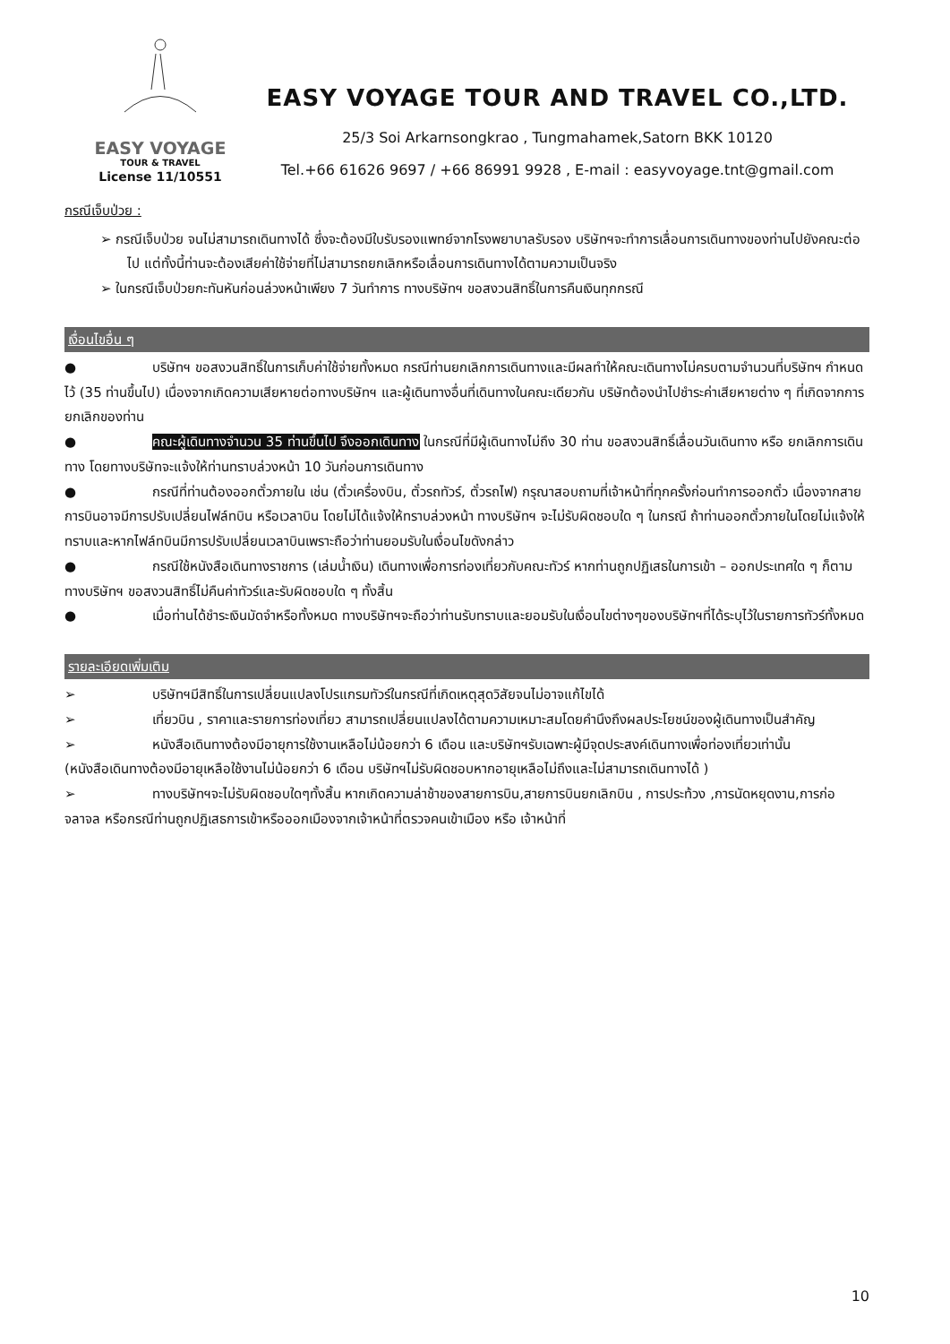EASY VOYAGE
TOUR & TRAVEL
License 11/10551
EASY VOYAGE TOUR AND TRAVEL CO.,LTD.
25/3 Soi Arkarnsongkrao , Tungmahamek,Satorn BKK 10120
Tel.+66 61626 9697 / +66 86991 9928 , E-mail : easyvoyage.tnt@gmail.com
กรณีเจ็บป่วย :
➢ กรณีเจ็บป่วย จนไม่สามารถเดินทางได้ ซึ่งจะต้องมีใบรับรองแพทย์จากโรงพยาบาลรับรอง บริษัทฯจะทำการเลื่อนการเดินทางของท่านไปยังคณะต่อไป แต่ทั้งนี้ท่านจะต้องเสียค่าใช้จ่ายที่ไม่สามารถยกเลิกหรือเลื่อนการเดินทางได้ตามความเป็นจริง
➢ ในกรณีเจ็บป่วยกะทันหันก่อนล่วงหน้าเพียง 7 วันทำการ ทางบริษัทฯ ขอสงวนสิทธิ์ในการคืนเงินทุกกรณี
เงื่อนไขอื่น ๆ
● บริษัทฯ ขอสงวนสิทธิ์ในการเก็บค่าใช้จ่ายทั้งหมด กรณีท่านยกเลิกการเดินทางและมีผลทำให้คณะเดินทางไม่ครบตามจำนวนที่บริษัทฯ กำหนดไว้ (35 ท่านขึ้นไป) เนื่องจากเกิดความเสียหายต่อทางบริษัทฯ และผู้เดินทางอื่นที่เดินทางในคณะเดียวกัน บริษัทต้องนำไปชำระค่าเสียหายต่าง ๆ ที่เกิดจากการยกเลิกของท่าน
● คณะผู้เดินทางจำนวน 35 ท่านขึ้นไป จึงออกเดินทาง ในกรณีที่มีผู้เดินทางไม่ถึง 30 ท่าน ขอสงวนสิทธิ์เลื่อนวันเดินทาง หรือ ยกเลิกการเดินทาง โดยทางบริษัทจะแจ้งให้ท่านทราบล่วงหน้า 10 วันก่อนการเดินทาง
● กรณีที่ท่านต้องออกตั๋วภายใน เช่น (ตั๋วเครื่องบิน, ตั๋วรถทัวร์, ตั๋วรถไฟ) กรุณาสอบถามที่เจ้าหน้าที่ทุกครั้งก่อนทำการออกตั๋ว เนื่องจากสายการบินอาจมีการปรับเปลี่ยนไฟล์ทบิน หรือเวลาบิน โดยไม่ได้แจ้งให้ทราบล่วงหน้า ทางบริษัทฯ จะไม่รับผิดชอบใด ๆ ในกรณี ถ้าท่านออกตั๋วภายในโดยไม่แจ้งให้ทราบและหากไฟล์ทบินมีการปรับเปลี่ยนเวลาบินเพราะถือว่าท่านยอมรับในเงื่อนไขดังกล่าว
● กรณีใช้หนังสือเดินทางราชการ (เล่มน้ำเงิน) เดินทางเพื่อการท่องเที่ยวกับคณะทัวร์ หากท่านถูกปฏิเสธในการเข้า – ออกประเทศใด ๆ ก็ตาม ทางบริษัทฯ ขอสงวนสิทธิ์ไม่คืนค่าทัวร์และรับผิดชอบใด ๆ ทั้งสิ้น
● เมื่อท่านได้ชำระเงินมัดจำหรือทั้งหมด ทางบริษัทฯจะถือว่าท่านรับทราบและยอมรับในเงื่อนไขต่างๆของบริษัทฯที่ได้ระบุไว้ในรายการทัวร์ทั้งหมด
รายละเอียดเพิ่มเติม
➢ บริษัทฯมีสิทธิ์ในการเปลี่ยนแปลงโปรแกรมทัวร์ในกรณีที่เกิดเหตุสุดวิสัยจนไม่อาจแก้ไขได้
➢ เที่ยวบิน , ราคาและรายการท่องเที่ยว สามารถเปลี่ยนแปลงได้ตามความเหมาะสมโดยคำนึงถึงผลประโยชน์ของผู้เดินทางเป็นสำคัญ
➢ หนังสือเดินทางต้องมีอายุการใช้งานเหลือไม่น้อยกว่า 6 เดือน และบริษัทฯรับเฉพาะผู้มีจุดประสงค์เดินทางเพื่อท่องเที่ยวเท่านั้น (หนังสือเดินทางต้องมีอายุเหลือใช้งานไม่น้อยกว่า 6 เดือน บริษัทฯไม่รับผิดชอบหากอายุเหลือไม่ถึงและไม่สามารถเดินทางได้ )
➢ ทางบริษัทฯจะไม่รับผิดชอบใดๆทั้งสิ้น หากเกิดความล่าช้าของสายการบิน,สายการบินยกเลิกบิน , การประท้วง ,การนัดหยุดงาน,การก่อจลาจล หรือกรณีท่านถูกปฏิเสธการเข้าหรือออกเมืองจากเจ้าหน้าที่ตรวจคนเข้าเมือง หรือ เจ้าหน้าที่
10